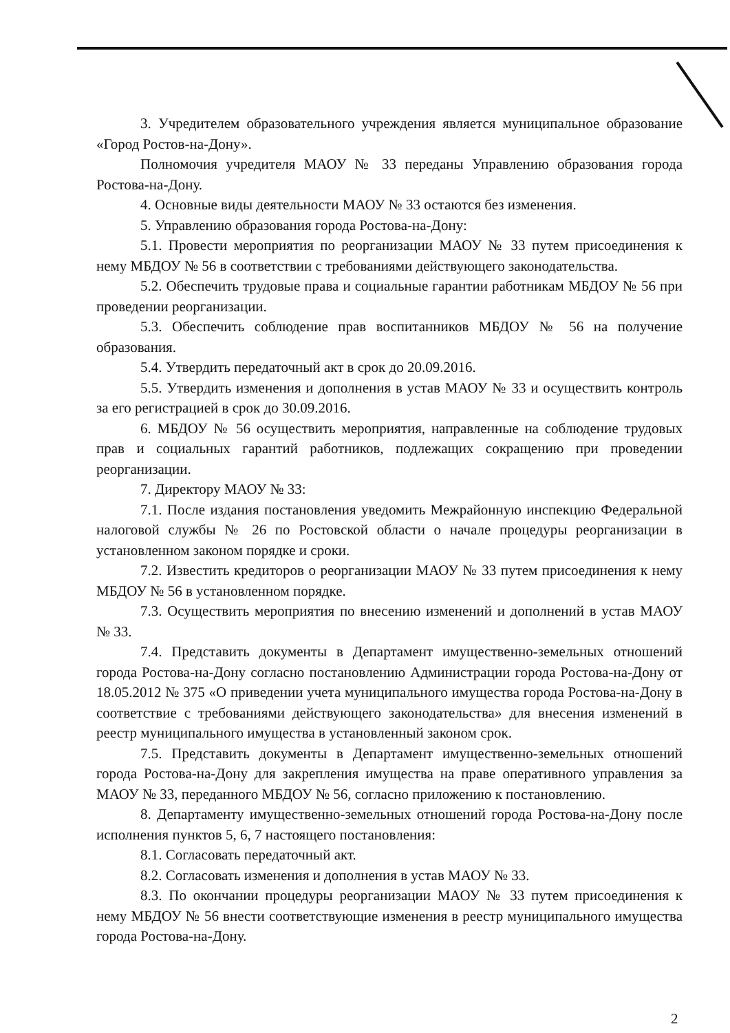3. Учредителем образовательного учреждения является муниципальное образование «Город Ростов-на-Дону».
Полномочия учредителя МАОУ № 33 переданы Управлению образования города Ростова-на-Дону.
4. Основные виды деятельности МАОУ № 33 остаются без изменения.
5. Управлению образования города Ростова-на-Дону:
5.1. Провести мероприятия по реорганизации МАОУ № 33 путем присоединения к нему МБДОУ № 56 в соответствии с требованиями действующего законодательства.
5.2. Обеспечить трудовые права и социальные гарантии работникам МБДОУ № 56 при проведении реорганизации.
5.3. Обеспечить соблюдение прав воспитанников МБДОУ № 56 на получение образования.
5.4. Утвердить передаточный акт в срок до 20.09.2016.
5.5. Утвердить изменения и дополнения в устав МАОУ № 33 и осуществить контроль за его регистрацией в срок до 30.09.2016.
6. МБДОУ № 56 осуществить мероприятия, направленные на соблюдение трудовых прав и социальных гарантий работников, подлежащих сокращению при проведении реорганизации.
7. Директору МАОУ № 33:
7.1. После издания постановления уведомить Межрайонную инспекцию Федеральной налоговой службы № 26 по Ростовской области о начале процедуры реорганизации в установленном законом порядке и сроки.
7.2. Известить кредиторов о реорганизации МАОУ № 33 путем присоединения к нему МБДОУ № 56 в установленном порядке.
7.3. Осуществить мероприятия по внесению изменений и дополнений в устав МАОУ № 33.
7.4. Представить документы в Департамент имущественно-земельных отношений города Ростова-на-Дону согласно постановлению Администрации города Ростова-на-Дону от 18.05.2012 № 375 «О приведении учета муниципального имущества города Ростова-на-Дону в соответствие с требованиями действующего законодательства» для внесения изменений в реестр муниципального имущества в установленный законом срок.
7.5. Представить документы в Департамент имущественно-земельных отношений города Ростова-на-Дону для закрепления имущества на праве оперативного управления за МАОУ № 33, переданного МБДОУ № 56, согласно приложению к постановлению.
8. Департаменту имущественно-земельных отношений города Ростова-на-Дону после исполнения пунктов 5, 6, 7 настоящего постановления:
8.1. Согласовать передаточный акт.
8.2. Согласовать изменения и дополнения в устав МАОУ № 33.
8.3. По окончании процедуры реорганизации МАОУ № 33 путем присоединения к нему МБДОУ № 56 внести соответствующие изменения в реестр муниципального имущества города Ростова-на-Дону.
2